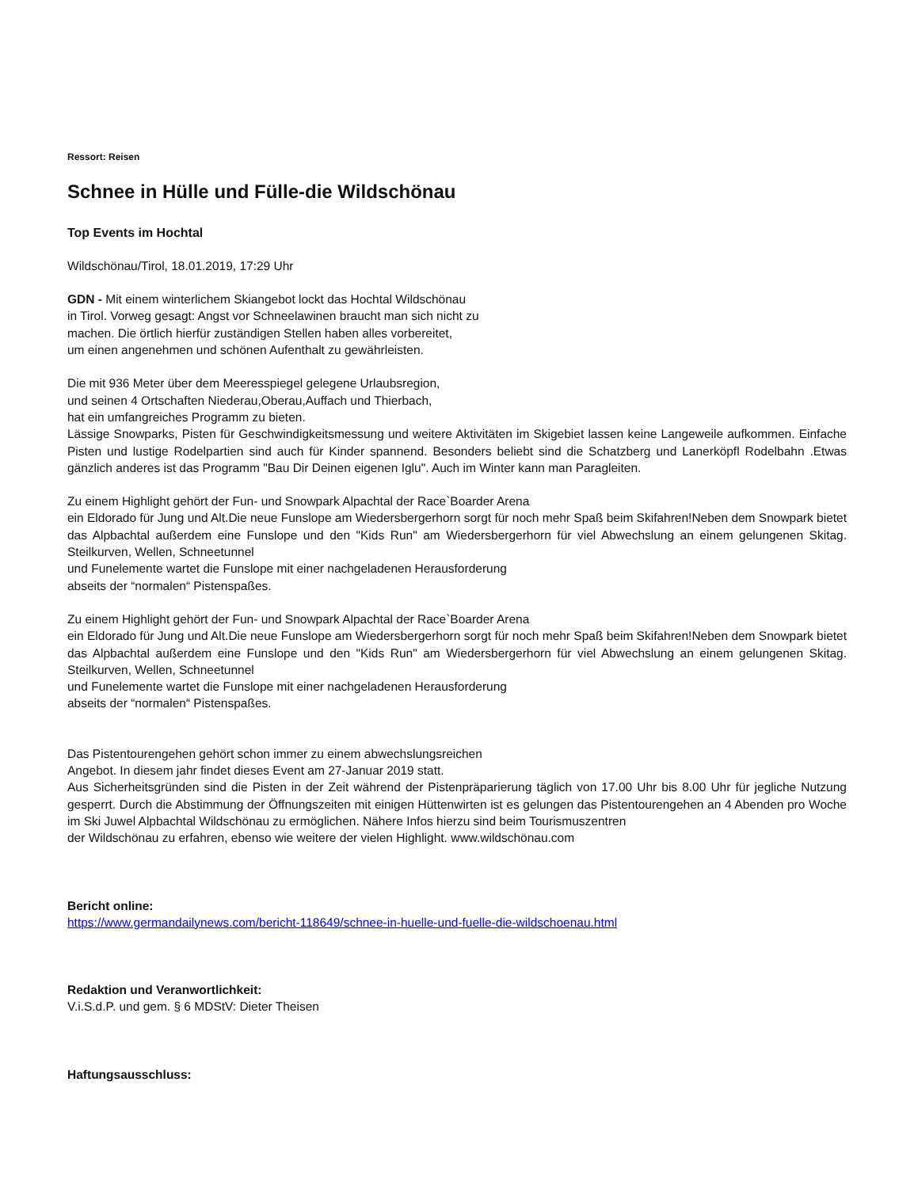Ressort: Reisen
Schnee in Hülle und Fülle-die Wildschönau
Top Events im Hochtal
Wildschönau/Tirol, 18.01.2019, 17:29 Uhr
GDN - Mit einem winterlichem Skiangebot lockt das Hochtal Wildschönau
in Tirol. Vorweg gesagt: Angst vor Schneelawinen braucht man sich nicht zu
machen. Die örtlich hierfür zuständigen Stellen haben alles vorbereitet,
um einen angenehmen und schönen Aufenthalt zu gewährleisten.
Die mit 936 Meter über dem Meeresspiegel gelegene Urlaubsregion,
und seinen 4 Ortschaften Niederau,Oberau,Auffach und Thierbach,
hat ein umfangreiches Programm zu bieten.
Lässige Snowparks, Pisten für Geschwindigkeitsmessung und weitere Aktivitäten im Skigebiet lassen keine Langeweile aufkommen. Einfache Pisten und lustige Rodelpartien sind auch für Kinder spannend. Besonders beliebt sind die Schatzberg und Lanerköpfl Rodelbahn .Etwas gänzlich anderes ist das Programm "Bau Dir Deinen eigenen Iglu". Auch im Winter kann man Paragleiten.
Zu einem Highlight gehört der Fun- und Snowpark Alpachtal der Race`Boarder Arena
ein Eldorado für Jung und Alt.Die neue Funslope am Wiedersbergerhorn sorgt für noch mehr Spaß beim Skifahren!Neben dem Snowpark bietet das Alpbachtal außerdem eine Funslope und den "Kids Run" am Wiedersbergerhorn für viel Abwechslung an einem gelungenen Skitag. Steilkurven, Wellen, Schneetunnel
und Funelemente wartet die Funslope mit einer nachgeladenen Herausforderung
abseits der “normalen“ Pistenspaßes.
Zu einem Highlight gehört der Fun- und Snowpark Alpachtal der Race`Boarder Arena
ein Eldorado für Jung und Alt.Die neue Funslope am Wiedersbergerhorn sorgt für noch mehr Spaß beim Skifahren!Neben dem Snowpark bietet das Alpbachtal außerdem eine Funslope und den "Kids Run" am Wiedersbergerhorn für viel Abwechslung an einem gelungenen Skitag. Steilkurven, Wellen, Schneetunnel
und Funelemente wartet die Funslope mit einer nachgeladenen Herausforderung
abseits der “normalen“ Pistenspaßes.
Das Pistentourengehen gehört schon immer zu einem abwechslungsreichen
Angebot. In diesem jahr findet dieses Event am 27-Januar 2019 statt.
Aus Sicherheitsgründen sind die Pisten in der Zeit während der Pistenpräparierung täglich von 17.00 Uhr bis 8.00 Uhr für jegliche Nutzung gesperrt. Durch die Abstimmung der Öffnungszeiten mit einigen Hüttenwirten ist es gelungen das Pistentourengehen an 4 Abenden pro Woche im Ski Juwel Alpbachtal Wildschönau zu ermöglichen. Nähere Infos hierzu sind beim Tourismuszentren
der Wildschönau zu erfahren, ebenso wie weitere der vielen Highlight. www.wildschönau.com
Bericht online:
https://www.germandailynews.com/bericht-118649/schnee-in-huelle-und-fuelle-die-wildschoenau.html
Redaktion und Veranwortlichkeit:
V.i.S.d.P. und gem. § 6 MDStV: Dieter Theisen
Haftungsausschluss: